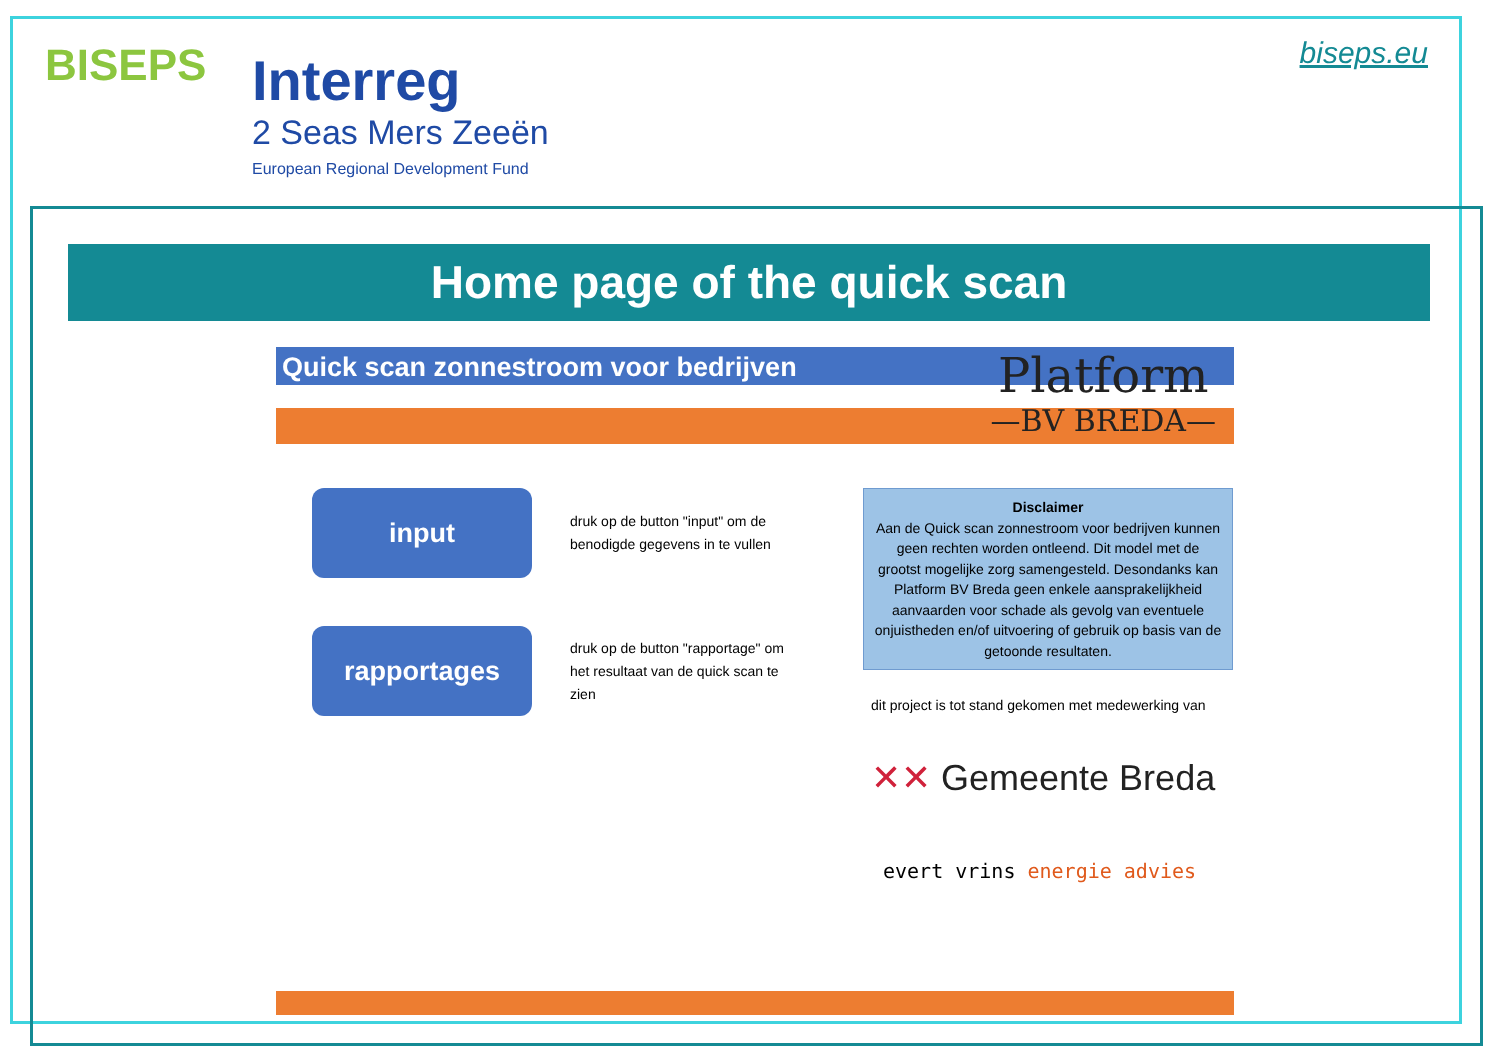BISEPS
Interreg
2 Seas Mers Zeeën
European Regional Development Fund
biseps.eu
Home page of the quick scan
Quick scan zonnestroom voor bedrijven
Platform
—BV BREDA—
input
druk op de button "input" om de benodigde gegevens in te vullen
rapportages
druk op de button "rapportage" om het resultaat van de quick scan te zien
Disclaimer
Aan de Quick scan zonnestroom voor bedrijven kunnen geen rechten worden ontleend. Dit model met de grootst mogelijke zorg samengesteld. Desondanks kan Platform BV Breda geen enkele aansprakelijkheid aanvaarden voor schade als gevolg van eventuele onjuistheden en/of uitvoering of gebruik op basis van de getoonde resultaten.
dit project is tot stand gekomen met medewerking van
✕✕ Gemeente Breda
evert vrins energie advies